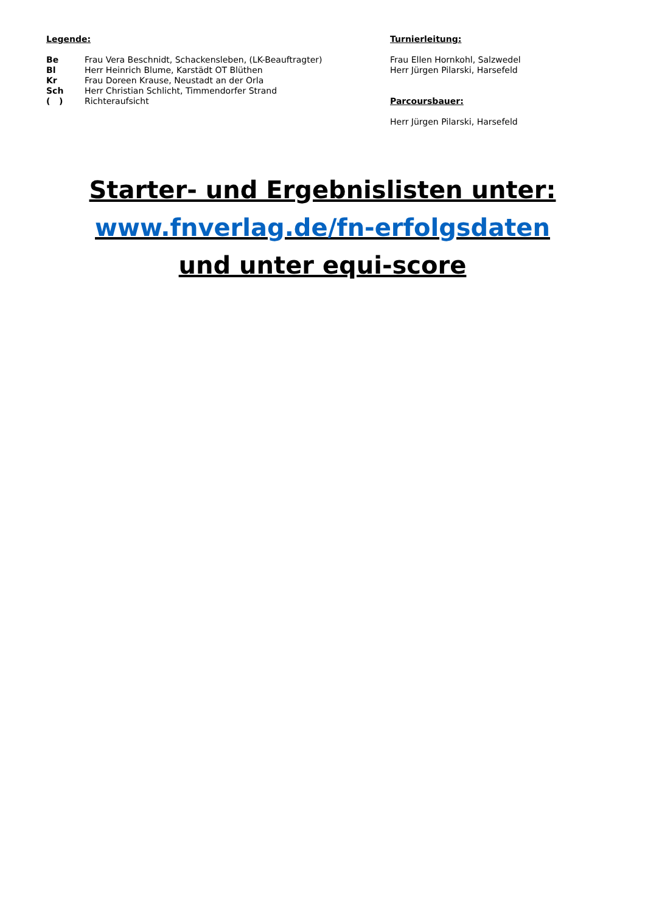Legende:
| Be | Frau Vera Beschnidt, Schackensleben, (LK-Beauftragter) |
| Bl | Herr Heinrich Blume, Karstädt OT Blüthen |
| Kr | Frau Doreen Krause, Neustadt an der Orla |
| Sch | Herr Christian Schlicht, Timmendorfer Strand |
| ( ) | Richteraufsicht |
Turnierleitung:
Frau Ellen Hornkohl, Salzwedel
Herr Jürgen Pilarski, Harsefeld
Parcoursbauer:
Herr Jürgen Pilarski, Harsefeld
Starter- und Ergebnislisten unter:
www.fnverlag.de/fn-erfolgsdaten
und unter equi-score